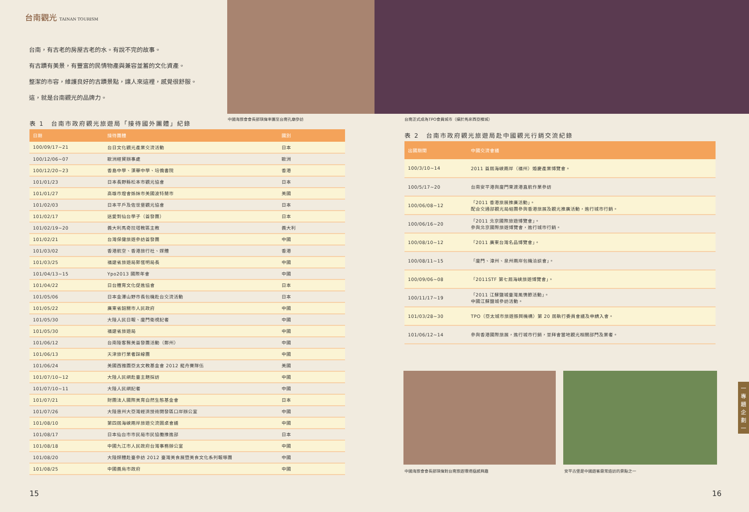台南觀光 TAINAN TOURISM
台南，有古老的房屋古老的水。有說不完的故事。
有古蹟有美景，有豐富的民情物產與兼容並蓄的文化資產。
整潔的市容，維護良好的古蹟景點，讓人來這裡，感覺很舒服。
這，就是台南觀光的品牌力。
中國海旅會會長邵琪偉率團至台南孔廟參訪
表 1　台南市政府觀光旅遊局「接待國外團體」紀錄
| 日期 | 接待團體 | 國別 |
| --- | --- | --- |
| 100/09/17~21 | 台日文化觀光產業交流活動 | 日本 |
| 100/12/06~07 | 歐洲經貿辦事處 | 歐洲 |
| 100/12/20~23 | 香島中學、漢華中學、培僑書院 | 香港 |
| 101/01/23 | 日本長野縣松本市觀光協會 | 日本 |
| 101/01/27 | 高雄市燈會姊妹市美國波特蘭市 | 美國 |
| 101/02/03 | 日本平戶及佐世堡觀光協會 | 日本 |
| 101/02/17 | 送愛到仙台學子（首發團） | 日本 |
| 101/02/19~20 | 義大利馬奇拉塔教區主教 | 義大利 |
| 101/02/21 | 台灣保健旅遊參訪首發團 | 中國 |
| 101/03/02 | 香港航空、香港旅行社、媒體 | 香港 |
| 101/03/25 | 福建省旅遊局郭恆明局長 | 中國 |
| 101/04/13~15 | Ypo2013 國際年會 | 中國 |
| 101/04/22 | 日台體育文化促進協會 | 日本 |
| 101/05/06 | 日本金澤山野市長包機赴台交流活動 | 日本 |
| 101/05/22 | 廣東省韶關市人民政府 | 中國 |
| 101/05/30 | 大陸人民日報、廈門衛視記者 | 中國 |
| 101/05/30 | 福建省旅遊局 | 中國 |
| 101/06/12 | 台南陸客醫美首發團活動（鄭州） | 中國 |
| 101/06/13 | 天津旅行業者踩線團 | 中國 |
| 101/06/24 | 美國西雅圖亞太文教基金會 2012 龍舟賽隊伍 | 美國 |
| 101/07/10~12 | 大陸人民網赴臺主題採訪 | 中國 |
| 101/07/10~11 | 大陸人民網記者 | 中國 |
| 101/07/21 | 財團法人國際美育自然生態基金會 | 日本 |
| 101/07/26 | 大陸惠州大亞灣經濟技術開發區口岸辦公室 | 中國 |
| 101/08/10 | 第四屆海峽兩岸旅遊交流圓桌會議 | 中國 |
| 101/08/17 | 日本仙台市市民局市民協働推進部 | 日本 |
| 101/08/18 | 中國九江市人民政府台灣事務辦公室 | 中國 |
| 101/08/20 | 大陸媒體赴臺參訪 2012 臺灣美食展暨美食文化系列報導團 | 中國 |
| 101/08/25 | 中國義烏市政府 | 中國 |
15
台南正式成為TPO會員城市（攝於馬來西亞檳城）
表 2　台南市政府觀光旅遊局赴中國觀光行銷交流紀錄
| 出國期間 | 中國交流會議 |
| --- | --- |
| 100/3/10~14 | 2011 首屆海峽兩岸（福州）婚慶產業博覽會。 |
| 100/5/17~20 | 台南安平港與廈門東渡港直航作業參訪 |
| 100/06/08~12 | 「2011 香港旅展推廣活動」。 配合交通部觀光局組團參與香港旅展及觀光推廣活動，進行城市行銷。 |
| 100/06/16~20 | 「2011 北京國際旅遊博覽會」。 參與北京國際旅遊博覽會，進行城市行銷。 |
| 100/08/10~12 | 「2011 廣東台灣名品博覽會」。 |
| 100/08/11~15 | 「廈門、漳州、泉州兩岸包機洽談會」。 |
| 100/09/06~08 | 「2011STF 第七屆海峽旅遊博覽會」。 |
| 100/11/17~19 | 「2011 江蘇鹽城臺灣風情節活動」。 中國江蘇鹽城參訪活動。 |
| 101/03/28~30 | TPO（亞太城市旅遊振興機構）第 20 屆執行委員會議及申請入會。 |
| 101/06/12~14 | 參與香港國際旅展，進行城市行銷，並拜會當地觀光相關部門及業者。 |
中國海旅會會長邵琪偉對台南旅遊環境極感興趣
安平古堡是中國遊客最常造訪的景點之一
一
專
題
企
劃
一
16